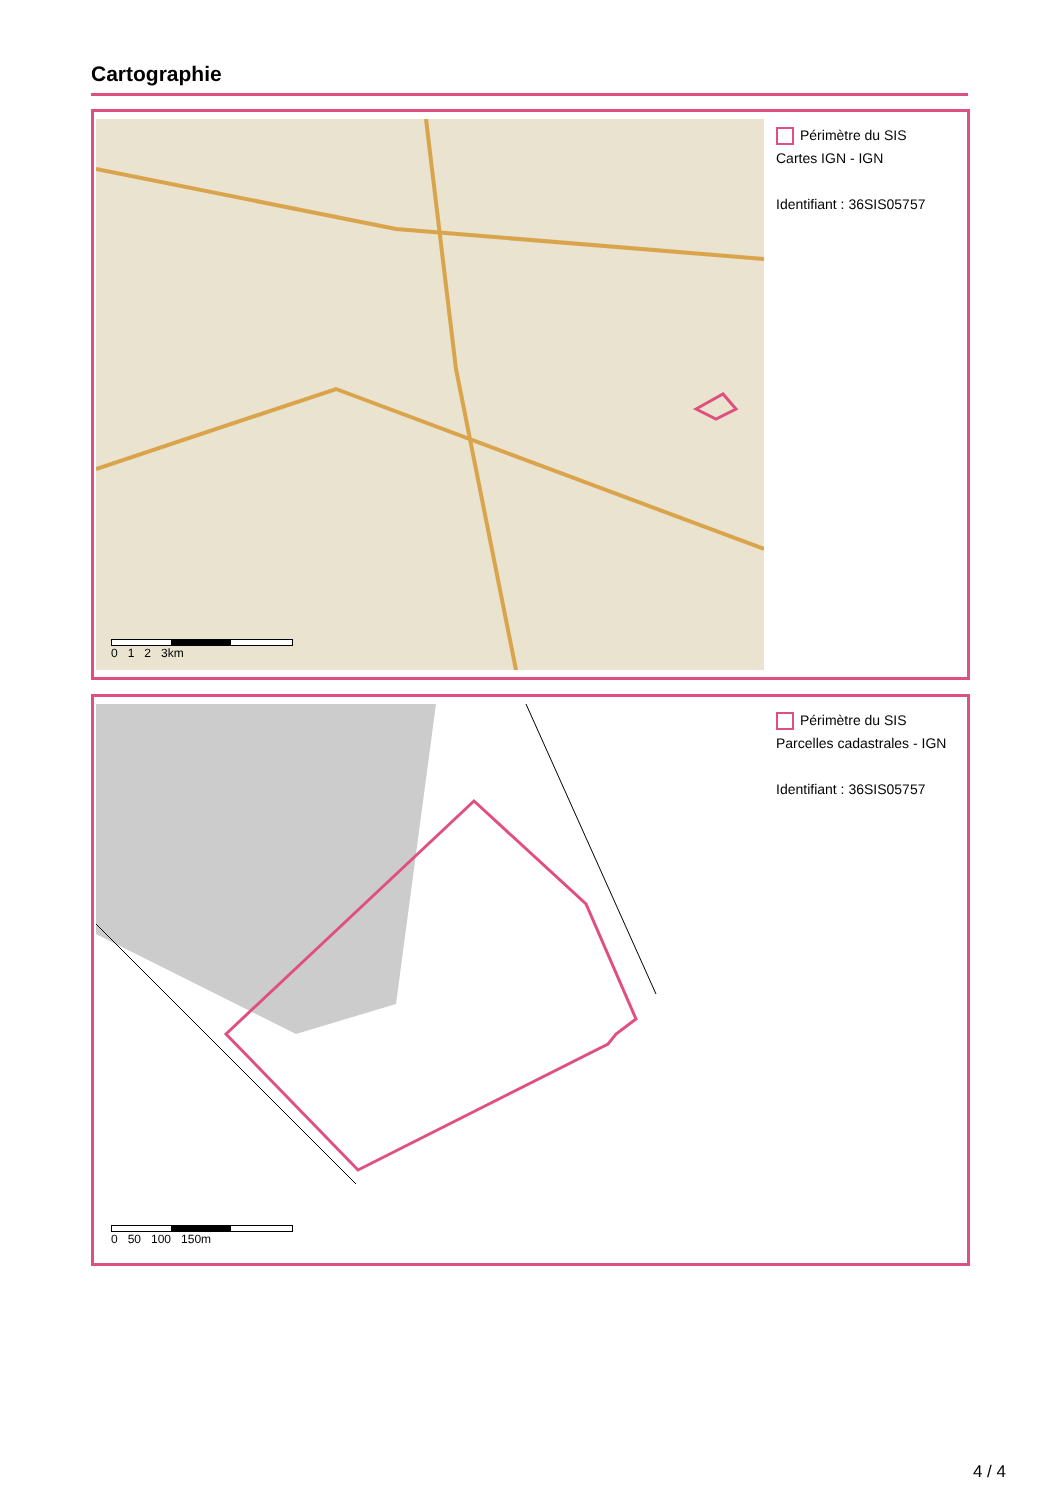Cartographie
0 1 2 3km
Périmètre du SIS
Cartes IGN - IGN
Identifiant : 36SIS05757
0 50 100 150m
Périmètre du SIS
Parcelles cadastrales - IGN
Identifiant : 36SIS05757
4 / 4